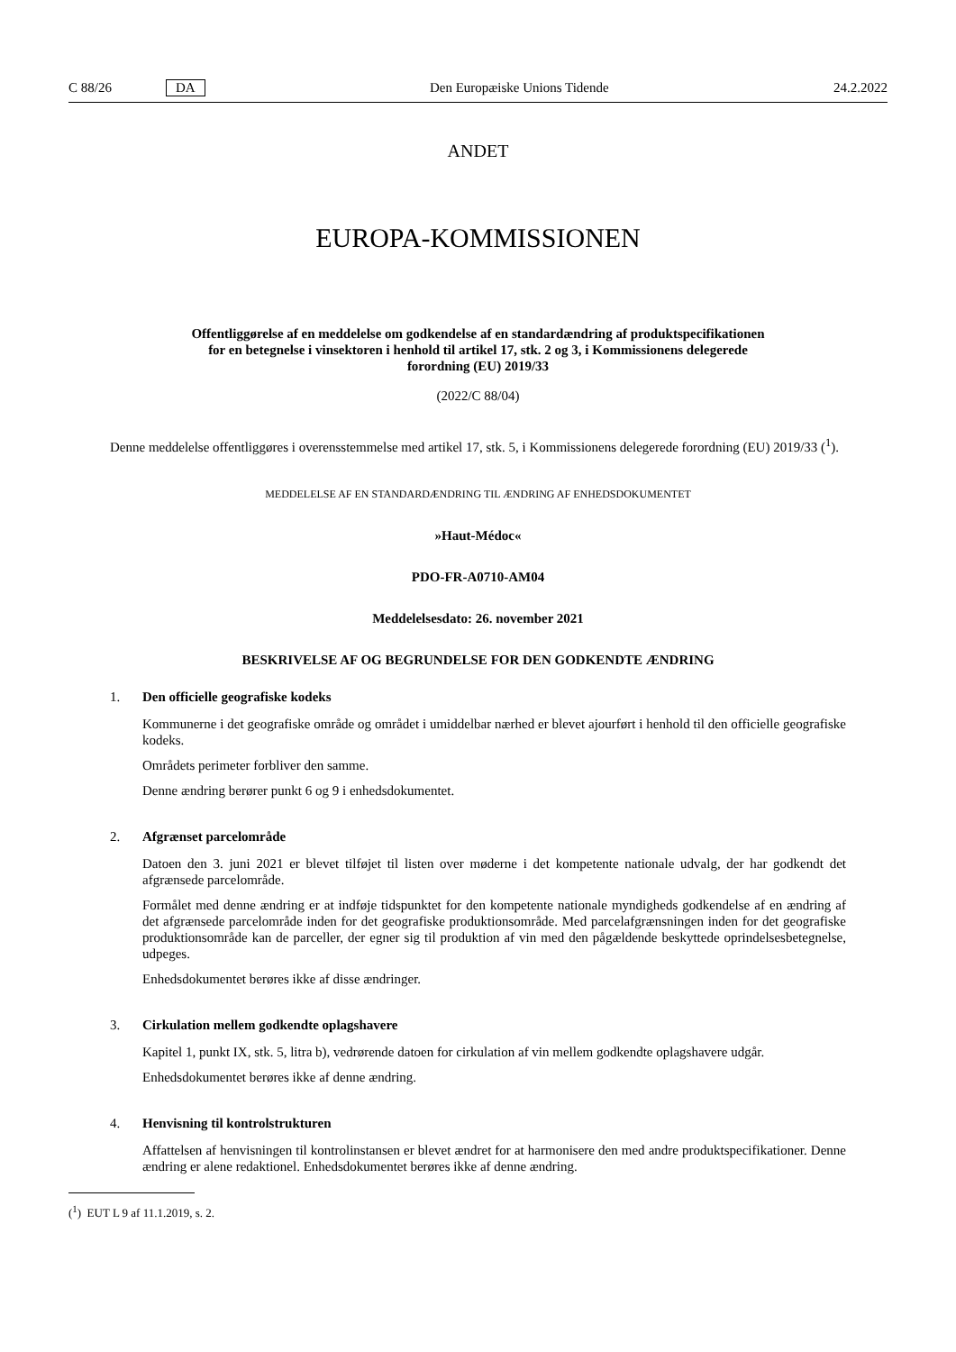C 88/26 DA Den Europæiske Unions Tidende 24.2.2022
ANDET
EUROPA-KOMMISSIONEN
Offentliggørelse af en meddelelse om godkendelse af en standardændring af produktspecifikationen
for en betegnelse i vinsektoren i henhold til artikel 17, stk. 2 og 3, i Kommissionens delegerede
forordning (EU) 2019/33
(2022/C 88/04)
Denne meddelelse offentliggøres i overensstemmelse med artikel 17, stk. 5, i Kommissionens delegerede forordning (EU) 2019/33 (<sup>1</sup>).
MEDDELELSE AF EN STANDARDÆNDRING TIL ÆNDRING AF ENHEDSDOKUMENTET
»Haut-Médoc«
PDO-FR-A0710-AM04
Meddelelsesdato: 26. november 2021
BESKRIVELSE AF OG BEGRUNDELSE FOR DEN GODKENDTE ÆNDRING
1. Den officielle geografiske kodeks
Kommunerne i det geografiske område og området i umiddelbar nærhed er blevet ajourført i henhold til den officielle geografiske kodeks.
Områdets perimeter forbliver den samme.
Denne ændring berører punkt 6 og 9 i enhedsdokumentet.
2. Afgrænset parcelområde
Datoen den 3. juni 2021 er blevet tilføjet til listen over møderne i det kompetente nationale udvalg, der har godkendt det afgrænsede parcelområde.
Formålet med denne ændring er at indføje tidspunktet for den kompetente nationale myndigheds godkendelse af en ændring af det afgrænsede parcelområde inden for det geografiske produktionsområde. Med parcelafgrænsningen inden for det geografiske produktionsområde kan de parceller, der egner sig til produktion af vin med den pågældende beskyttede oprindelsesbetegnelse, udpeges.
Enhedsdokumentet berøres ikke af disse ændringer.
3. Cirkulation mellem godkendte oplagshavere
Kapitel 1, punkt IX, stk. 5, litra b), vedrørende datoen for cirkulation af vin mellem godkendte oplagshavere udgår.
Enhedsdokumentet berøres ikke af denne ændring.
4. Henvisning til kontrolstrukturen
Affattelsen af henvisningen til kontrolinstansen er blevet ændret for at harmonisere den med andre produktspecifikationer. Denne ændring er alene redaktionel. Enhedsdokumentet berøres ikke af denne ændring.
(<sup>1</sup>) EUT L 9 af 11.1.2019, s. 2.